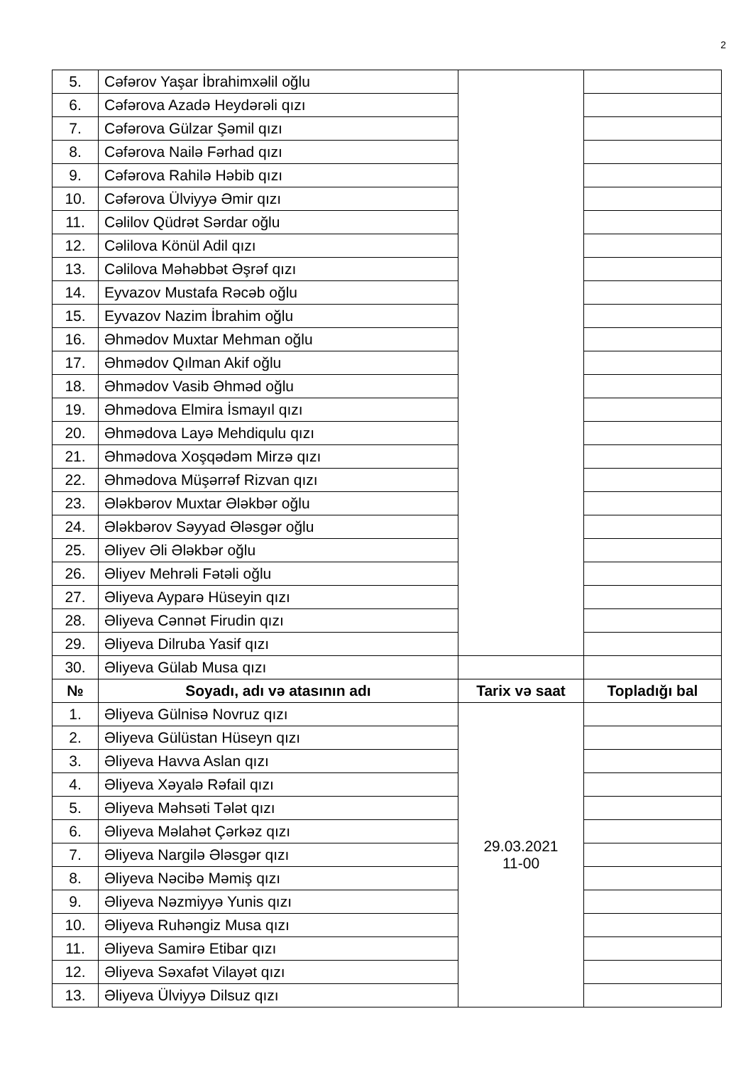2
| 5. | Cəfərov Yaşar İbrahimxəlil oğlu | | |
| 6. | Cəfərova Azadə Heydərəli qızı | | |
| 7. | Cəfərova Gülzar Şəmil qızı | | |
| 8. | Cəfərova Nailə Fərhad qızı | | |
| 9. | Cəfərova Rahilə Həbib qızı | | |
| 10. | Cəfərova Ülviyyə Əmir qızı | | |
| 11. | Cəlilov Qüdrət Sərdar oğlu | | |
| 12. | Cəlilova Könül Adil qızı | | |
| 13. | Cəlilova Məhəbbət Əşrəf qızı | | |
| 14. | Eyvazov Mustafa Rəcəb oğlu | | |
| 15. | Eyvazov Nazim İbrahim oğlu | | |
| 16. | Əhmədov Muxtar Mehman oğlu | | |
| 17. | Əhmədov Qılman Akif oğlu | | |
| 18. | Əhmədov Vasib Əhməd oğlu | | |
| 19. | Əhmədova Elmira İsmayıl qızı | | |
| 20. | Əhmədova Layə Mehdiqulu qızı | | |
| 21. | Əhmədova Xoşqədəm Mirzə qızı | | |
| 22. | Əhmədova Müşərrəf Rizvan qızı | | |
| 23. | Ələkbərov Muxtar Ələkbər oğlu | | |
| 24. | Ələkbərov Səyyad Ələsgər oğlu | | |
| 25. | Əliyev Əli Ələkbər oğlu | | |
| 26. | Əliyev Mehrəli Fətəli oğlu | | |
| 27. | Əliyeva Ayparə Hüseyin qızı | | |
| 28. | Əliyeva Cənnət Firudin qızı | | |
| 29. | Əliyeva Dilruba Yasif qızı | | |
| 30. | Əliyeva Gülab Musa qızı | | |
| № | Soyadı, adı və atasının adı | Tarix və saat | Topladığı bal |
| 1. | Əliyeva Gülnisə Novruz qızı | 29.03.2021 11-00 | |
| 2. | Əliyeva Gülüstan Hüseyn qızı | | |
| 3. | Əliyeva Havva Aslan qızı | | |
| 4. | Əliyeva Xəyalə Rəfail qızı | | |
| 5. | Əliyeva Məhsəti Tələt qızı | | |
| 6. | Əliyeva Məlahət Çərkəz qızı | | |
| 7. | Əliyeva Nargilə Ələsgər qızı | | |
| 8. | Əliyeva Nəcibə Məmiş qızı | | |
| 9. | Əliyeva Nəzmiyyə Yunis qızı | | |
| 10. | Əliyeva Ruhəngiz Musa qızı | | |
| 11. | Əliyeva Samirə Etibar qızı | | |
| 12. | Əliyeva Səxafət Vilayət qızı | | |
| 13. | Əliyeva Ülviyyə Dilsuz qızı | | |